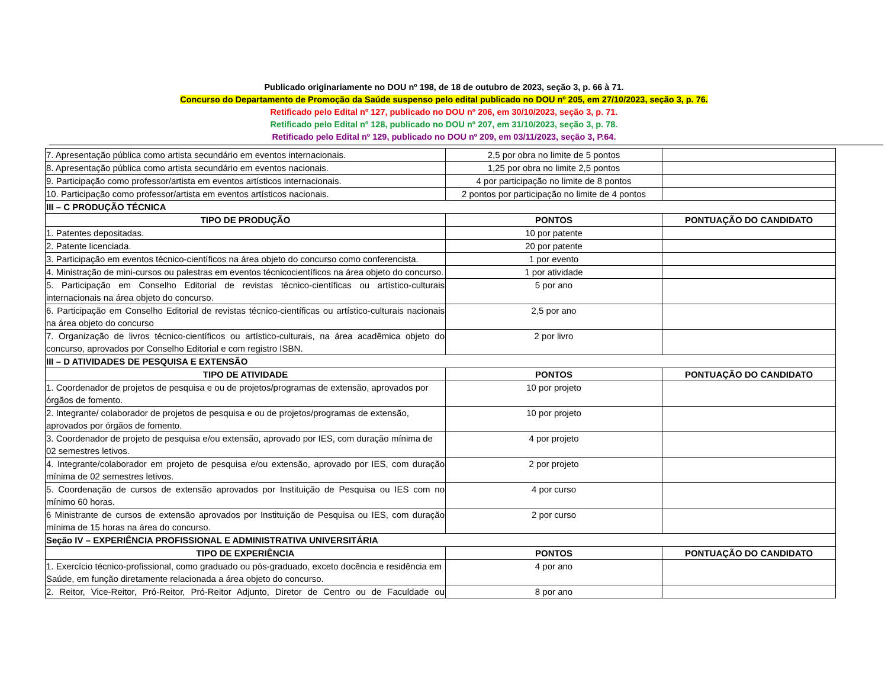Publicado originariamente no DOU nº 198, de 18 de outubro de 2023, seção 3, p. 66 à 71.
Concurso do Departamento de Promoção da Saúde suspenso pelo edital publicado no DOU nº 205, em 27/10/2023, seção 3, p. 76.
Retificado pelo Edital nº 127, publicado no DOU nº 206, em 30/10/2023, seção 3, p. 71.
Retificado pelo Edital nº 128, publicado no DOU nº 207, em 31/10/2023, seção 3, p. 78.
Retificado pelo Edital nº 129, publicado no DOU nº 209, em 03/11/2023, seção 3, P.64.
| 7. Apresentação pública como artista secundário em eventos internacionais. | 2,5 por obra no limite de 5 pontos | |
| 8. Apresentação pública como artista secundário em eventos nacionais. | 1,25 por obra no limite 2,5 pontos | |
| 9. Participação como professor/artista em eventos artísticos internacionais. | 4 por participação no limite de 8 pontos | |
| 10. Participação como professor/artista em eventos artísticos nacionais. | 2 pontos por participação no limite de 4 pontos | |
| III – C PRODUÇÃO TÉCNICA | | |
| TIPO DE PRODUÇÃO | PONTOS | PONTUAÇÃO DO CANDIDATO |
| 1. Patentes depositadas. | 10 por patente | |
| 2. Patente licenciada. | 20 por patente | |
| 3. Participação em eventos técnico-científicos na área objeto do concurso como conferencista. | 1 por evento | |
| 4. Ministração de mini-cursos ou palestras em eventos técnicocientíficos na área objeto do concurso. | 1 por atividade | |
| 5. Participação em Conselho Editorial de revistas técnico-científicas ou artístico-culturais internacionais na área objeto do concurso. | 5 por ano | |
| 6. Participação em Conselho Editorial de revistas técnico-científicas ou artístico-culturais nacionais na área objeto do concurso | 2,5 por ano | |
| 7. Organização de livros técnico-científicos ou artístico-culturais, na área acadêmica objeto do concurso, aprovados por Conselho Editorial e com registro ISBN. | 2 por livro | |
| III – D ATIVIDADES DE PESQUISA E EXTENSÃO | | |
| TIPO DE ATIVIDADE | PONTOS | PONTUAÇÃO DO CANDIDATO |
| 1. Coordenador de projetos de pesquisa e ou de projetos/programas de extensão, aprovados por órgãos de fomento. | 10 por projeto | |
| 2. Integrante/ colaborador de projetos de pesquisa e ou de projetos/programas de extensão, aprovados por órgãos de fomento. | 10 por projeto | |
| 3. Coordenador de projeto de pesquisa e/ou extensão, aprovado por IES, com duração mínima de 02 semestres letivos. | 4 por projeto | |
| 4. Integrante/colaborador em projeto de pesquisa e/ou extensão, aprovado por IES, com duração mínima de 02 semestres letivos. | 2 por projeto | |
| 5. Coordenação de cursos de extensão aprovados por Instituição de Pesquisa ou IES com no mínimo 60 horas. | 4 por curso | |
| 6 Ministrante de cursos de extensão aprovados por Instituição de Pesquisa ou IES, com duração mínima de 15 horas na área do concurso. | 2 por curso | |
| Seção IV – EXPERIÊNCIA PROFISSIONAL E ADMINISTRATIVA UNIVERSITÁRIA | | |
| TIPO DE EXPERIÊNCIA | PONTOS | PONTUAÇÃO DO CANDIDATO |
| 1. Exercício técnico-profissional, como graduado ou pós-graduado, exceto docência e residência em Saúde, em função diretamente relacionada a área objeto do concurso. | 4 por ano | |
| 2. Reitor, Vice-Reitor, Pró-Reitor, Pró-Reitor Adjunto, Diretor de Centro ou de Faculdade ou | 8 por ano | |